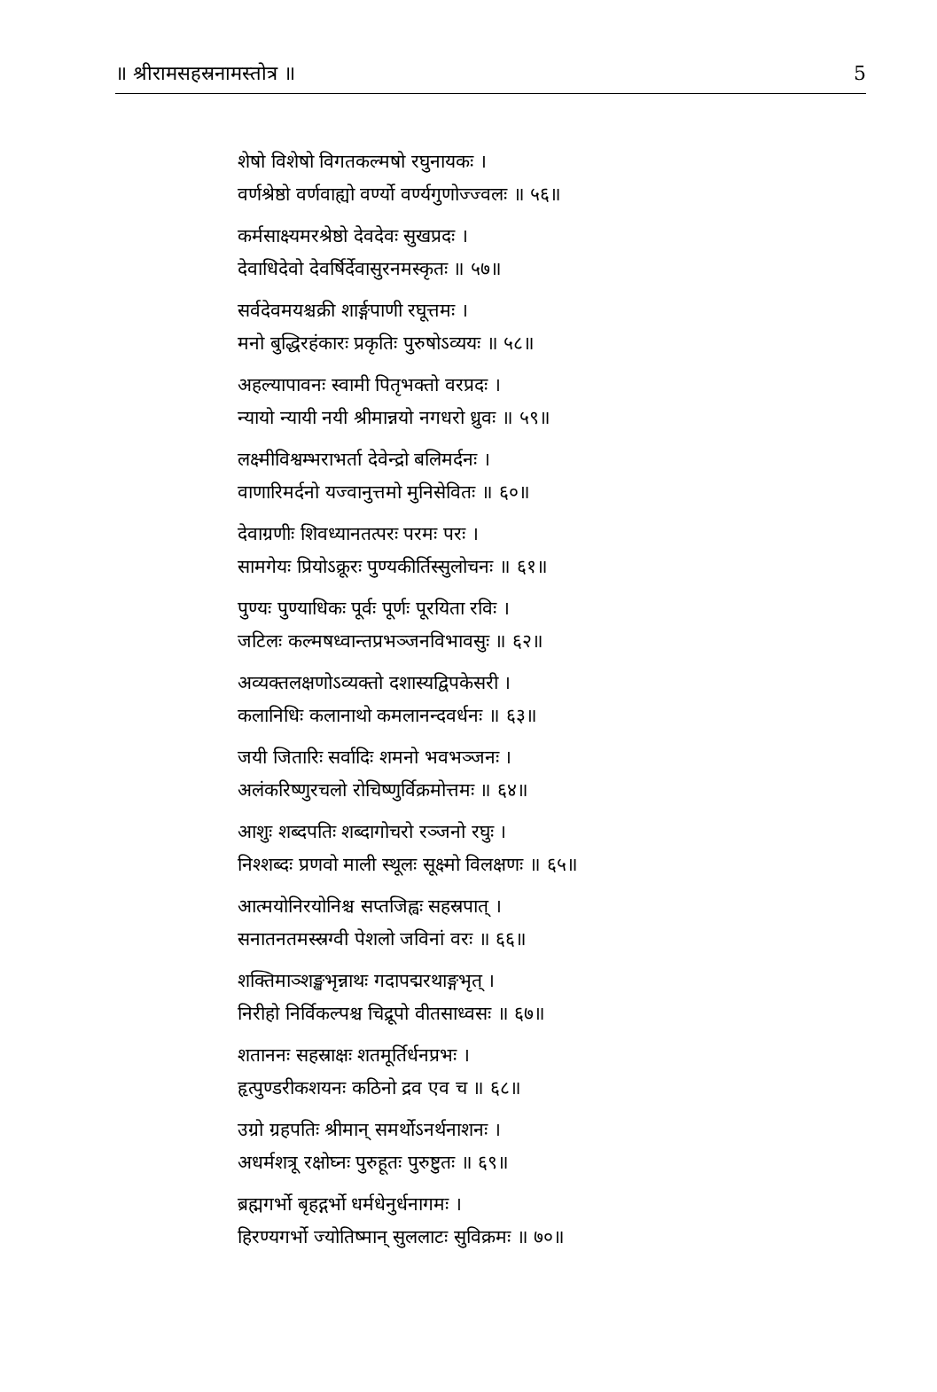॥ श्रीरामसहस्रनामस्तोत्र ॥ 5
शेषो विशेषो विगतकल्मषो रघुनायकः ।
वर्णश्रेष्ठो वर्णवाह्यो वर्ण्यो वर्ण्यगुणोज्ज्वलः ॥ ५६॥
कर्मसाक्ष्यमरश्रेष्ठो देवदेवः सुखप्रदः ।
देवाधिदेवो देवर्षिर्देवासुरनमस्कृतः ॥ ५७॥
सर्वदेवमयश्चक्री शार्ङ्गपाणी रघूत्तमः ।
मनो बुद्धिरहंकारः प्रकृतिः पुरुषोऽव्ययः ॥ ५८॥
अहल्यापावनः स्वामी पितृभक्तो वरप्रदः ।
न्यायो न्यायी नयी श्रीमान्नयो नगधरो ध्रुवः ॥ ५९॥
लक्ष्मीविश्वम्भराभर्ता देवेन्द्रो बलिमर्दनः ।
वाणारिमर्दनो यज्वानुत्तमो मुनिसेवितः ॥ ६०॥
देवाग्रणीः शिवध्यानतत्परः परमः परः ।
सामगेयः प्रियोऽक्रूरः पुण्यकीर्तिस्सुलोचनः ॥ ६१॥
पुण्यः पुण्याधिकः पूर्वः पूर्णः पूरयिता रविः ।
जटिलः कल्मषध्वान्तप्रभञ्जनविभावसुः ॥ ६२॥
अव्यक्तलक्षणोऽव्यक्तो दशास्यद्विपकेसरी ।
कलानिधिः कलानाथो कमलानन्दवर्धनः ॥ ६३॥
जयी जितारिः सर्वादिः शमनो भवभञ्जनः ।
अलंकरिष्णुरचलो रोचिष्णुर्विक्रमोत्तमः ॥ ६४॥
आशुः शब्दपतिः शब्दागोचरो रञ्जनो रघुः ।
निश्शब्दः प्रणवो माली स्थूलः सूक्ष्मो विलक्षणः ॥ ६५॥
आत्मयोनिरयोनिश्च सप्तजिह्वः सहस्रपात् ।
सनातनतमस्स्रग्वी पेशलो जविनां वरः ॥ ६६॥
शक्तिमाञ्शङ्खभृन्नाथः गदापद्मरथाङ्गभृत् ।
निरीहो निर्विकल्पश्च चिद्रूपो वीतसाध्वसः ॥ ६७॥
शताननः सहस्राक्षः शतमूर्तिर्धनप्रभः ।
हृत्पुण्डरीकशयनः कठिनो द्रव एव च ॥ ६८॥
उग्रो ग्रहपतिः श्रीमान् समर्थोऽनर्थनाशनः ।
अधर्मशत्रू रक्षोघ्नः पुरुहूतः पुरुष्टुतः ॥ ६९॥
ब्रह्मगर्भो बृहद्गर्भो धर्मधेनुर्धनागमः ।
हिरण्यगर्भो ज्योतिष्मान् सुललाटः सुविक्रमः ॥ ७०॥